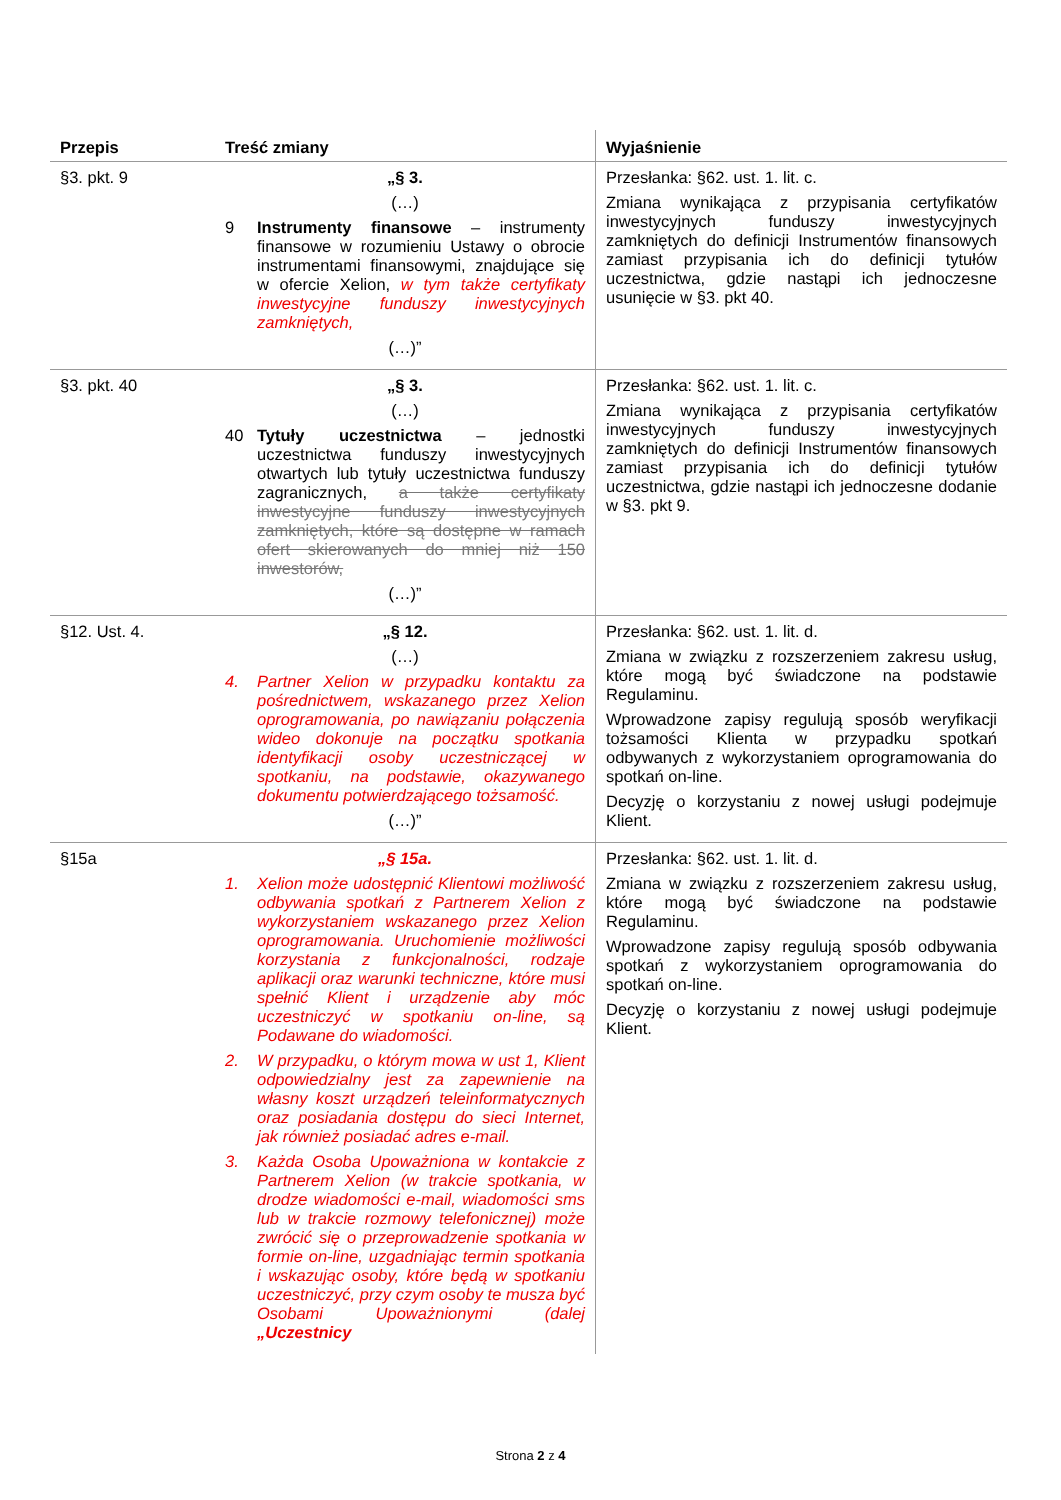| Przepis | Treść zmiany | Wyjaśnienie |
| --- | --- | --- |
| §3. pkt. 9 | „§ 3. (…) 9 Instrumenty finansowe – instrumenty finansowe w rozumieniu Ustawy o obrocie instrumentami finansowymi, znajdujące się w ofercie Xelion, w tym także certyfikaty inwestycyjne funduszy inwestycyjnych zamkniętych, (…)” | Przesłanka: §62. ust. 1. lit. c. Zmiana wynikająca z przypisania certyfikatów inwestycyjnych funduszy inwestycyjnych zamkniętych do definicji Instrumentów finansowych zamiast przypisania ich do definicji tytułów uczestnictwa, gdzie nastąpi ich jednoczesne usunięcie w §3. pkt 40. |
| §3. pkt. 40 | „§ 3. (…) 40 Tytuły uczestnictwa – jednostki uczestnictwa funduszy inwestycyjnych otwartych lub tytuły uczestnictwa funduszy zagranicznych, a także certyfikaty inwestycyjne funduszy inwestycyjnych zamkniętych, które są dostępne w ramach ofert skierowanych do mniej niż 150 inwestorów, (…)” | Przesłanka: §62. ust. 1. lit. c. Zmiana wynikająca z przypisania certyfikatów inwestycyjnych funduszy inwestycyjnych zamkniętych do definicji Instrumentów finansowych zamiast przypisania ich do definicji tytułów uczestnictwa, gdzie nastąpi ich jednoczesne dodanie w §3. pkt 9. |
| §12. Ust. 4. | „§ 12. (…) 4. Partner Xelion w przypadku kontaktu za pośrednictwem, wskazanego przez Xelion oprogramowania, po nawiązaniu połączenia wideo dokonuje na początku spotkania identyfikacji osoby uczestniczącej w spotkaniu, na podstawie, okazywanego dokumentu potwierdzającego tożsamość. (…)” | Przesłanka: §62. ust. 1. lit. d. Zmiana w związku z rozszerzeniem zakresu usług, które mogą być świadczone na podstawie Regulaminu. Wprowadzone zapisy regulują sposób weryfikacji tożsamości Klienta w przypadku spotkań odbywanych z wykorzystaniem oprogramowania do spotkań on-line. Decyzję o korzystaniu z nowej usługi podejmuje Klient. |
| §15a | „§ 15a. 1. Xelion może udostępnić Klientowi możliwość odbywania spotkań z Partnerem Xelion z wykorzystaniem wskazanego przez Xelion oprogramowania. Uruchomienie możliwości korzystania z funkcjonalności, rodzaje aplikacji oraz warunki techniczne, które musi spełnić Klient i urządzenie aby móc uczestniczyć w spotkaniu on-line, są Podawane do wiadomości. 2. W przypadku, o którym mowa w ust 1, Klient odpowiedzialny jest za zapewnienie na własny koszt urządzeń teleinformatycznych oraz posiadania dostępu do sieci Internet, jak również posiadać adres e-mail. 3. Każda Osoba Upoważniona w kontakcie z Partnerem Xelion (w trakcie spotkania, w drodze wiadomości e-mail, wiadomości sms lub w trakcie rozmowy telefonicznej) może zwrócić się o przeprowadzenie spotkania w formie on-line, uzgadniając termin spotkania i wskazując osoby, które będą w spotkaniu uczestniczyć, przy czym osoby te musza być Osobami Upoważnionymi (dalej „Uczestnicy | Przesłanka: §62. ust. 1. lit. d. Zmiana w związku z rozszerzeniem zakresu usług, które mogą być świadczone na podstawie Regulaminu. Wprowadzone zapisy regulują sposób odbywania spotkań z wykorzystaniem oprogramowania do spotkań on-line. Decyzję o korzystaniu z nowej usługi podejmuje Klient. |
Strona 2 z 4